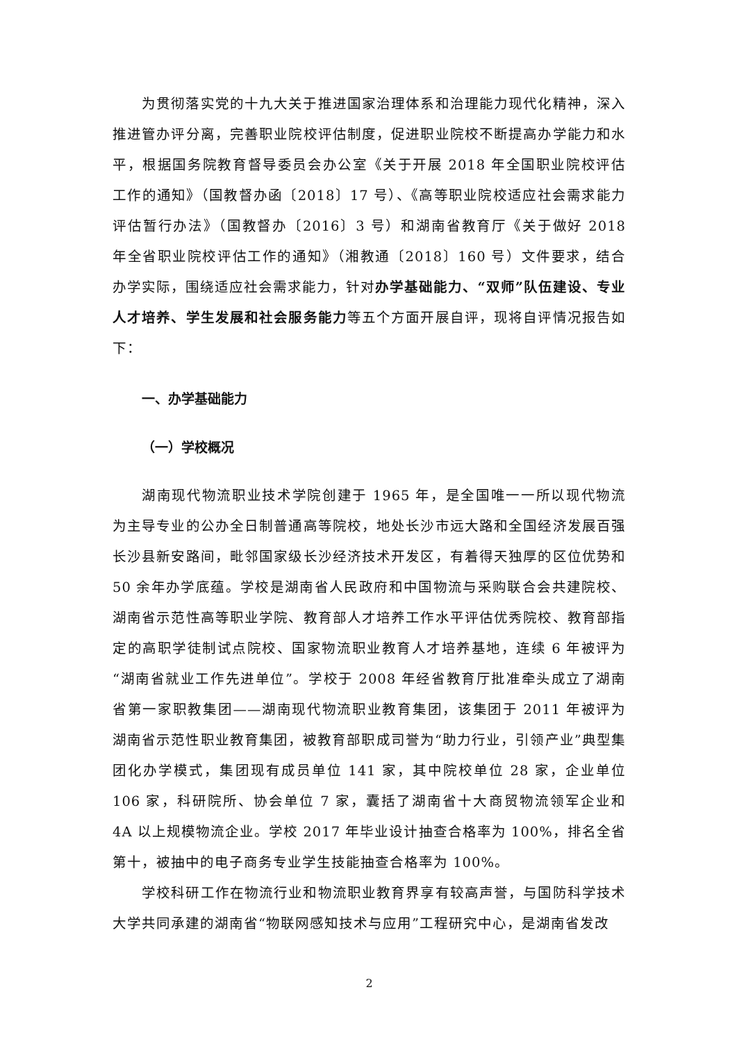为贯彻落实党的十九大关于推进国家治理体系和治理能力现代化精神，深入推进管办评分离，完善职业院校评估制度，促进职业院校不断提高办学能力和水平，根据国务院教育督导委员会办公室《关于开展 2018 年全国职业院校评估工作的通知》（国教督办函〔2018〕17 号）、《高等职业院校适应社会需求能力评估暂行办法》（国教督办〔2016〕3 号）和湖南省教育厅《关于做好 2018 年全省职业院校评估工作的通知》（湘教通〔2018〕160 号）文件要求，结合办学实际，围绕适应社会需求能力，针对办学基础能力、“双师”队伍建设、专业人才培养、学生发展和社会服务能力等五个方面开展自评，现将自评情况报告如下：
一、办学基础能力
（一）学校概况
湖南现代物流职业技术学院创建于 1965 年，是全国唯一一所以现代物流为主导专业的公办全日制普通高等院校，地处长沙市远大路和全国经济发展百强长沙县新安路间，毗邻国家级长沙经济技术开发区，有着得天独厚的区位优势和 50 余年办学底蕴。学校是湖南省人民政府和中国物流与采购联合会共建院校、湖南省示范性高等职业学院、教育部人才培养工作水平评估优秀院校、教育部指定的高职学徒制试点院校、国家物流职业教育人才培养基地，连续 6 年被评为“湖南省就业工作先进单位”。学校于 2008 年经省教育厅批准牵头成立了湖南省第一家职教集团——湖南现代物流职业教育集团，该集团于 2011 年被评为湖南省示范性职业教育集团，被教育部职成司誉为“助力行业，引领产业”典型集团化办学模式，集团现有成员单位 141 家，其中院校单位 28 家，企业单位 106 家，科研院所、协会单位 7 家，囊括了湖南省十大商贸物流领军企业和 4A 以上规模物流企业。学校 2017 年毕业设计抽查合格率为 100%，排名全省第十，被抽中的电子商务专业学生技能抽查合格率为 100%。
学校科研工作在物流行业和物流职业教育界享有较高声誉，与国防科学技术大学共同承建的湖南省“物联网感知技术与应用”工程研究中心，是湖南省发改
2